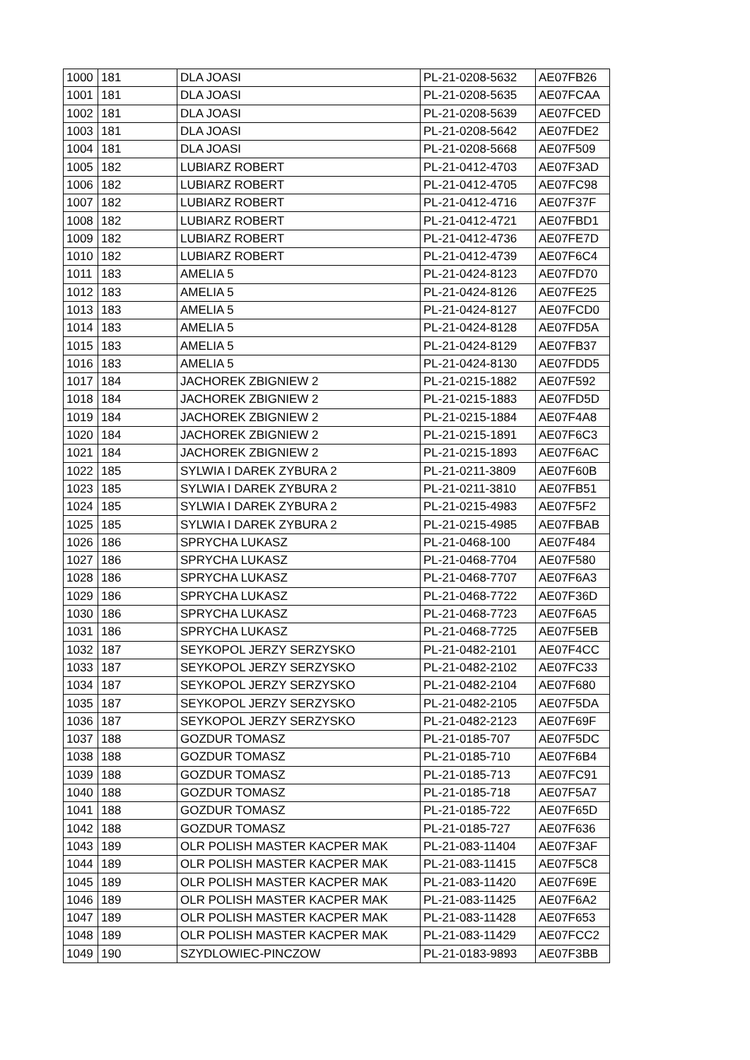| 1000 | 181 | DLA JOASI | PL-21-0208-5632 | AE07FB26 |
| 1001 | 181 | DLA JOASI | PL-21-0208-5635 | AE07FCAA |
| 1002 | 181 | DLA JOASI | PL-21-0208-5639 | AE07FCED |
| 1003 | 181 | DLA JOASI | PL-21-0208-5642 | AE07FDE2 |
| 1004 | 181 | DLA JOASI | PL-21-0208-5668 | AE07F509 |
| 1005 | 182 | LUBIARZ ROBERT | PL-21-0412-4703 | AE07F3AD |
| 1006 | 182 | LUBIARZ ROBERT | PL-21-0412-4705 | AE07FC98 |
| 1007 | 182 | LUBIARZ ROBERT | PL-21-0412-4716 | AE07F37F |
| 1008 | 182 | LUBIARZ ROBERT | PL-21-0412-4721 | AE07FBD1 |
| 1009 | 182 | LUBIARZ ROBERT | PL-21-0412-4736 | AE07FE7D |
| 1010 | 182 | LUBIARZ ROBERT | PL-21-0412-4739 | AE07F6C4 |
| 1011 | 183 | AMELIA 5 | PL-21-0424-8123 | AE07FD70 |
| 1012 | 183 | AMELIA 5 | PL-21-0424-8126 | AE07FE25 |
| 1013 | 183 | AMELIA 5 | PL-21-0424-8127 | AE07FCD0 |
| 1014 | 183 | AMELIA 5 | PL-21-0424-8128 | AE07FD5A |
| 1015 | 183 | AMELIA 5 | PL-21-0424-8129 | AE07FB37 |
| 1016 | 183 | AMELIA 5 | PL-21-0424-8130 | AE07FDD5 |
| 1017 | 184 | JACHOREK ZBIGNIEW 2 | PL-21-0215-1882 | AE07F592 |
| 1018 | 184 | JACHOREK ZBIGNIEW 2 | PL-21-0215-1883 | AE07FD5D |
| 1019 | 184 | JACHOREK ZBIGNIEW 2 | PL-21-0215-1884 | AE07F4A8 |
| 1020 | 184 | JACHOREK ZBIGNIEW 2 | PL-21-0215-1891 | AE07F6C3 |
| 1021 | 184 | JACHOREK ZBIGNIEW 2 | PL-21-0215-1893 | AE07F6AC |
| 1022 | 185 | SYLWIA I DAREK ZYBURA 2 | PL-21-0211-3809 | AE07F60B |
| 1023 | 185 | SYLWIA I DAREK ZYBURA 2 | PL-21-0211-3810 | AE07FB51 |
| 1024 | 185 | SYLWIA I DAREK ZYBURA 2 | PL-21-0215-4983 | AE07F5F2 |
| 1025 | 185 | SYLWIA I DAREK ZYBURA 2 | PL-21-0215-4985 | AE07FBAB |
| 1026 | 186 | SPRYCHA LUKASZ | PL-21-0468-100 | AE07F484 |
| 1027 | 186 | SPRYCHA LUKASZ | PL-21-0468-7704 | AE07F580 |
| 1028 | 186 | SPRYCHA LUKASZ | PL-21-0468-7707 | AE07F6A3 |
| 1029 | 186 | SPRYCHA LUKASZ | PL-21-0468-7722 | AE07F36D |
| 1030 | 186 | SPRYCHA LUKASZ | PL-21-0468-7723 | AE07F6A5 |
| 1031 | 186 | SPRYCHA LUKASZ | PL-21-0468-7725 | AE07F5EB |
| 1032 | 187 | SEYKOPOL JERZY SERZYSKO | PL-21-0482-2101 | AE07F4CC |
| 1033 | 187 | SEYKOPOL JERZY SERZYSKO | PL-21-0482-2102 | AE07FC33 |
| 1034 | 187 | SEYKOPOL JERZY SERZYSKO | PL-21-0482-2104 | AE07F680 |
| 1035 | 187 | SEYKOPOL JERZY SERZYSKO | PL-21-0482-2105 | AE07F5DA |
| 1036 | 187 | SEYKOPOL JERZY SERZYSKO | PL-21-0482-2123 | AE07F69F |
| 1037 | 188 | GOZDUR TOMASZ | PL-21-0185-707 | AE07F5DC |
| 1038 | 188 | GOZDUR TOMASZ | PL-21-0185-710 | AE07F6B4 |
| 1039 | 188 | GOZDUR TOMASZ | PL-21-0185-713 | AE07FC91 |
| 1040 | 188 | GOZDUR TOMASZ | PL-21-0185-718 | AE07F5A7 |
| 1041 | 188 | GOZDUR TOMASZ | PL-21-0185-722 | AE07F65D |
| 1042 | 188 | GOZDUR TOMASZ | PL-21-0185-727 | AE07F636 |
| 1043 | 189 | OLR POLISH MASTER KACPER MAK | PL-21-083-11404 | AE07F3AF |
| 1044 | 189 | OLR POLISH MASTER KACPER MAK | PL-21-083-11415 | AE07F5C8 |
| 1045 | 189 | OLR POLISH MASTER KACPER MAK | PL-21-083-11420 | AE07F69E |
| 1046 | 189 | OLR POLISH MASTER KACPER MAK | PL-21-083-11425 | AE07F6A2 |
| 1047 | 189 | OLR POLISH MASTER KACPER MAK | PL-21-083-11428 | AE07F653 |
| 1048 | 189 | OLR POLISH MASTER KACPER MAK | PL-21-083-11429 | AE07FCC2 |
| 1049 | 190 | SZYDLOWIEC-PINCZOW | PL-21-0183-9893 | AE07F3BB |